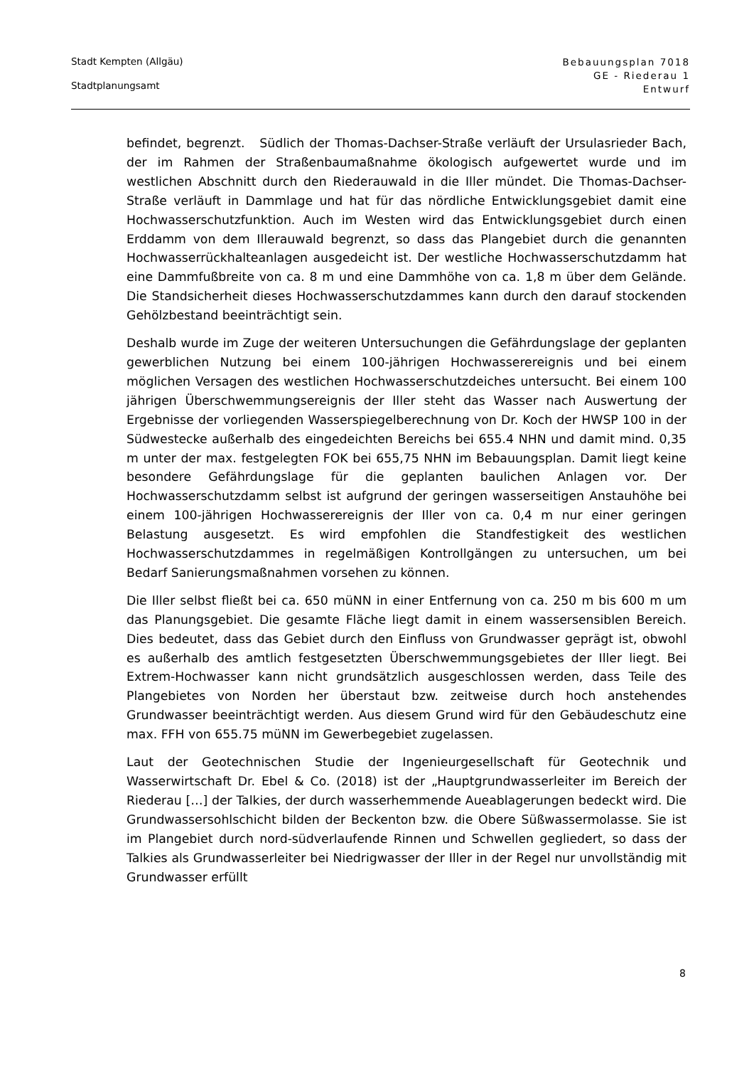Stadt Kempten (Allgäu)
Stadtplanungsamt
Bebauungsplan 7018
GE - Riederau 1
Entwurf
befindet, begrenzt. Südlich der Thomas-Dachser-Straße verläuft der Ursulasrieder Bach, der im Rahmen der Straßenbaumaßnahme ökologisch aufgewertet wurde und im westlichen Abschnitt durch den Riederauwald in die Iller mündet. Die Thomas-Dachser-Straße verläuft in Dammlage und hat für das nördliche Entwicklungsgebiet damit eine Hochwasserschutzfunktion. Auch im Westen wird das Entwicklungsgebiet durch einen Erddamm von dem Illerauwald begrenzt, so dass das Plangebiet durch die genannten Hochwasserrückhalteanlagen ausgedeicht ist. Der westliche Hochwasserschutzdamm hat eine Dammfußbreite von ca. 8 m und eine Dammhöhe von ca. 1,8 m über dem Gelände. Die Standsicherheit dieses Hochwasserschutzdammes kann durch den darauf stockenden Gehölzbestand beeinträchtigt sein.
Deshalb wurde im Zuge der weiteren Untersuchungen die Gefährdungslage der geplanten gewerblichen Nutzung bei einem 100-jährigen Hochwasserereignis und bei einem möglichen Versagen des westlichen Hochwasserschutzdeiches untersucht. Bei einem 100 jährigen Überschwemmungsereignis der Iller steht das Wasser nach Auswertung der Ergebnisse der vorliegenden Wasserspiegelberechnung von Dr. Koch der HWSP 100 in der Südwestecke außerhalb des eingedeichten Bereichs bei 655.4 NHN und damit mind. 0,35 m unter der max. festgelegten FOK bei 655,75 NHN im Bebauungsplan. Damit liegt keine besondere Gefährdungslage für die geplanten baulichen Anlagen vor. Der Hochwasserschutzdamm selbst ist aufgrund der geringen wasserseitigen Anstauhöhe bei einem 100-jährigen Hochwasserereignis der Iller von ca. 0,4 m nur einer geringen Belastung ausgesetzt. Es wird empfohlen die Standfestigkeit des westlichen Hochwasserschutzdammes in regelmäßigen Kontrollgängen zu untersuchen, um bei Bedarf Sanierungsmaßnahmen vorsehen zu können.
Die Iller selbst fließt bei ca. 650 müNN in einer Entfernung von ca. 250 m bis 600 m um das Planungsgebiet. Die gesamte Fläche liegt damit in einem wassersensiblen Bereich. Dies bedeutet, dass das Gebiet durch den Einfluss von Grundwasser geprägt ist, obwohl es außerhalb des amtlich festgesetzten Überschwemmungsgebietes der Iller liegt. Bei Extrem-Hochwasser kann nicht grundsätzlich ausgeschlossen werden, dass Teile des Plangebietes von Norden her überstaut bzw. zeitweise durch hoch anstehendes Grundwasser beeinträchtigt werden. Aus diesem Grund wird für den Gebäudeschutz eine max. FFH von 655.75 müNN im Gewerbegebiet zugelassen.
Laut der Geotechnischen Studie der Ingenieurgesellschaft für Geotechnik und Wasserwirtschaft Dr. Ebel & Co. (2018) ist der „Hauptgrundwasserleiter im Bereich der Riederau […] der Talkies, der durch wasserhemmende Aueablagerungen bedeckt wird. Die Grundwassersohlschicht bilden der Beckenton bzw. die Obere Süßwassermolasse. Sie ist im Plangebiet durch nord-südverlaufende Rinnen und Schwellen gegliedert, so dass der Talkies als Grundwasserleiter bei Niedrigwasser der Iller in der Regel nur unvollständig mit Grundwasser erfüllt
8